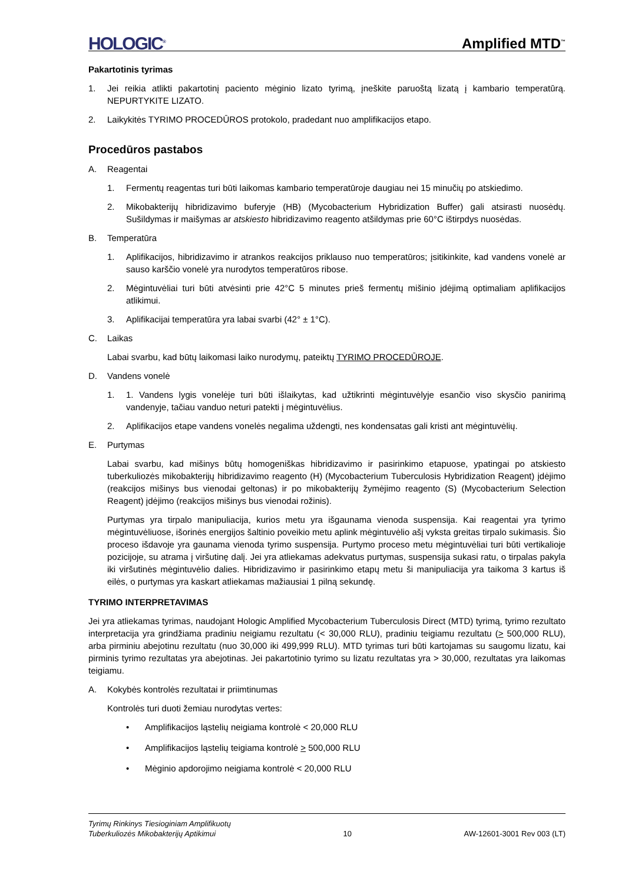HOLOGIC<sup>®</sup> Amplified MTD<sup>™</sup>
Pakartotinis tyrimas
1. Jei reikia atlikti pakartotinį paciento mėginio lizato tyrimą, įneškite paruoštą lizatą į kambario temperatūrą. NEPURTYKITE LIZATO.
2. Laikykitės TYRIMO PROCEDŪROS protokolo, pradedant nuo amplifikacijos etapo.
Procedūros pastabos
A. Reagentai
1. Fermentų reagentas turi būti laikomas kambario temperatūroje daugiau nei 15 minučių po atskiedimo.
2. Mikobakterijų hibridizavimo buferyje (HB) (Mycobacterium Hybridization Buffer) gali atsirasti nuosėdų. Sušildymas ir maišymas ar atskiesto hibridizavimo reagento atšildymas prie 60°C ištirpdys nuosėdas.
B. Temperatūra
1. Aplifikacijos, hibridizavimo ir atrankos reakcijos priklauso nuo temperatūros; įsitikinkite, kad vandens vonelė ar sauso karščio vonelė yra nurodytos temperatūros ribose.
2. Mėgintuvėliai turi būti atvėsinti prie 42°C 5 minutes prieš fermentų mišinio įdėjimą optimaliam aplifikacijos atlikimui.
3. Aplifikacijai temperatūra yra labai svarbi (42° ± 1°C).
C. Laikas
Labai svarbu, kad būtų laikomasi laiko nurodymų, pateiktų TYRIMO PROCEDŪROJE.
D. Vandens vonelė
1. 1. Vandens lygis vonelėje turi būti išlaikytas, kad užtikrinti mėgintuvėlyje esančio viso skysčio panirimą vandenyje, tačiau vanduo neturi patekti į mėgintuvėlius.
2. Aplifikacijos etape vandens vonelės negalima uždengti, nes kondensatas gali kristi ant mėgintuvėlių.
E. Purtymas
Labai svarbu, kad mišinys būtų homogeniškas hibridizavimo ir pasirinkimo etapuose, ypatingai po atskiesto tuberkuliozės mikobakterijų hibridizavimo reagento (H) (Mycobacterium Tuberculosis Hybridization Reagent) įdėjimo (reakcijos mišinys bus vienodai geltonas) ir po mikobakterijų žymėjimo reagento (S) (Mycobacterium Selection Reagent) įdėjimo (reakcijos mišinys bus vienodai rožinis).
Purtymas yra tirpalo manipuliacija, kurios metu yra išgaunama vienoda suspensija. Kai reagentai yra tyrimo mėgintuvėliuose, išorinės energijos šaltinio poveikio metu aplink mėgintuvėlio ašį vyksta greitas tirpalo sukimasis. Šio proceso išdavoje yra gaunama vienoda tyrimo suspensija. Purtymo proceso metu mėgintuvėliai turi būti vertikalioje pozicijoje, su atrama į viršutinę dalį. Jei yra atliekamas adekvatus purtymas, suspensija sukasi ratu, o tirpalas pakyla iki viršutinės mėgintuvėlio dalies. Hibridizavimo ir pasirinkimo etapų metu ši manipuliacija yra taikoma 3 kartus iš eilės, o purtymas yra kaskart atliekamas mažiausiai 1 pilną sekundę.
TYRIMO INTERPRETAVIMAS
Jei yra atliekamas tyrimas, naudojant Hologic Amplified Mycobacterium Tuberculosis Direct (MTD) tyrimą, tyrimo rezultato interpretacija yra grindžiama pradiniu neigiamu rezultatu (< 30,000 RLU), pradiniu teigiamu rezultatu (> 500,000 RLU), arba pirminiu abejotinu rezultatu (nuo 30,000 iki 499,999 RLU). MTD tyrimas turi būti kartojamas su saugomu lizatu, kai pirminis tyrimo rezultatas yra abejotinas. Jei pakartotinio tyrimo su lizatu rezultatas yra > 30,000, rezultatas yra laikomas teigiamu.
A. Kokybės kontrolės rezultatai ir priimtinumas
Kontrolės turi duoti žemiau nurodytas vertes:
• Amplifikacijos ląstelių neigiama kontrolė < 20,000 RLU
• Amplifikacijos ląstelių teigiama kontrolė > 500,000 RLU
• Mėginio apdorojimo neigiama kontrolė < 20,000 RLU
Tyrimų Rinkinys Tiesioginiam Amplifikuotų
Tuberkuliozės Mikobakterijų Aptikimui 10 AW-12601-3001 Rev 003 (LT)